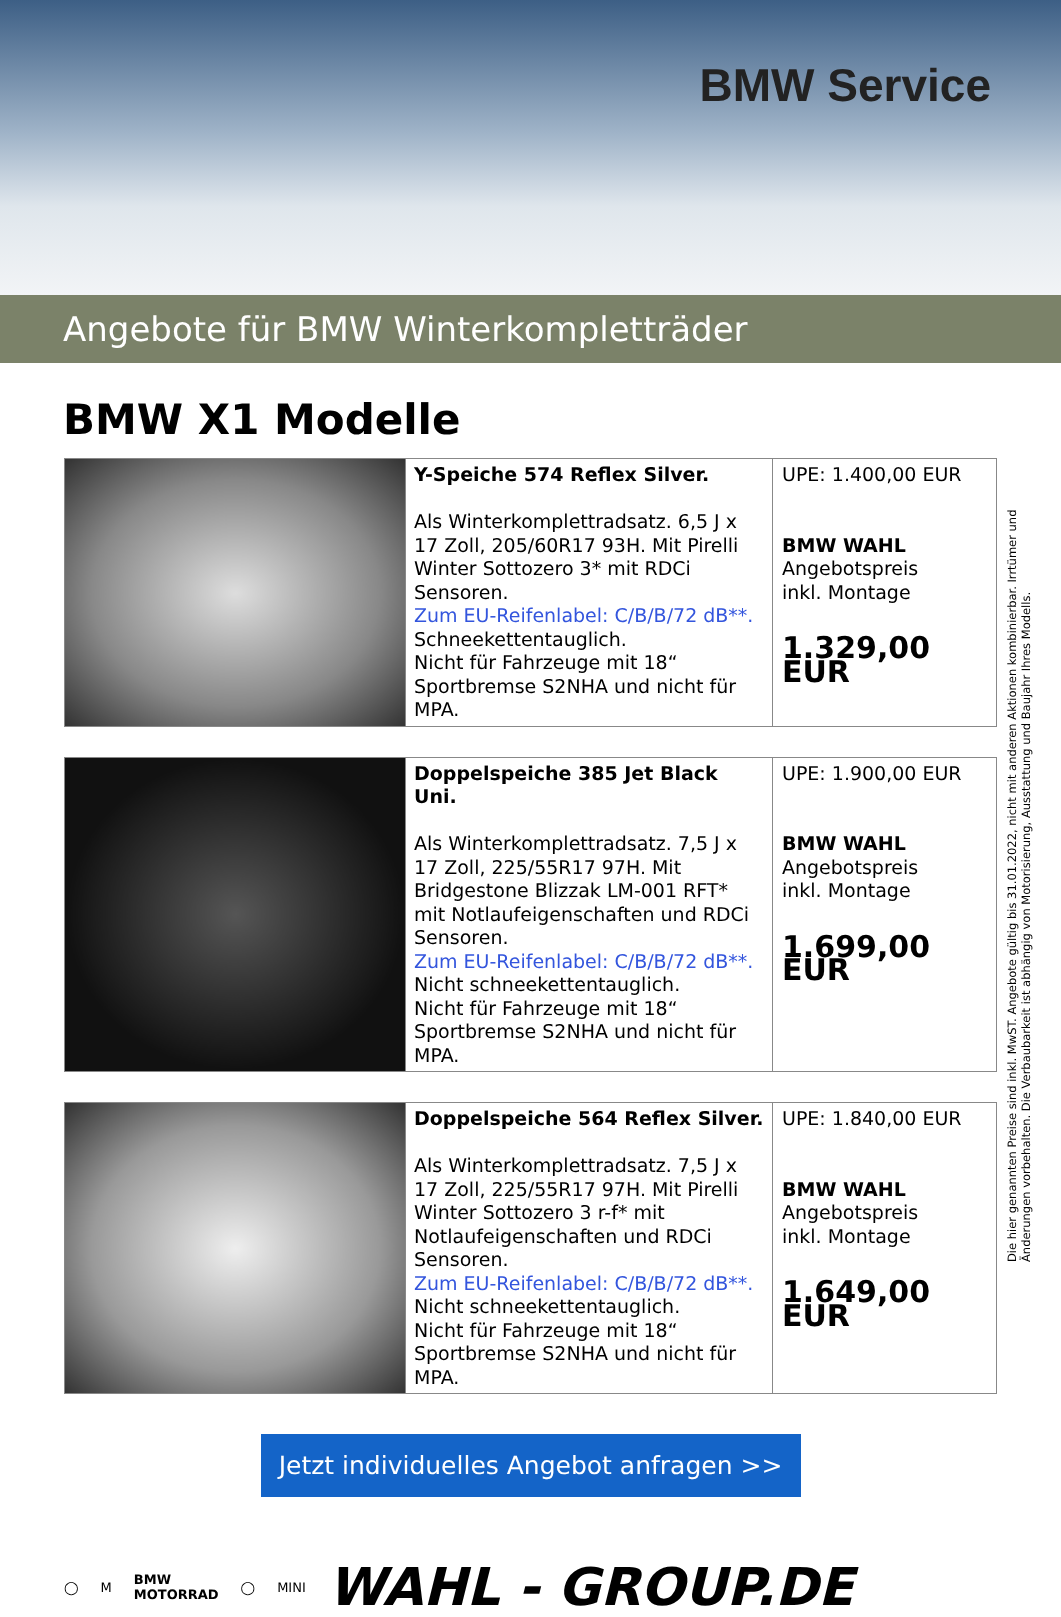BMW Service
Angebote für BMW Winterkompletträder
BMW X1 Modelle
| | Y-Speiche 574 Reflex Silver. Als Winterkomplettradsatz. 6,5 J x 17 Zoll, 205/60R17 93H. Mit Pirelli Winter Sottozero 3* mit RDCi Sensoren. Zum EU-Reifenlabel: C/B/B/72 dB**. Schneekettentauglich. Nicht für Fahrzeuge mit 18“ Sportbremse S2NHA und nicht für MPA. | UPE: 1.400,00 EUR BMW WAHL Angebotspreis inkl. Montage 1.329,00 EUR |
| | Doppelspeiche 385 Jet Black Uni. Als Winterkomplettradsatz. 7,5 J x 17 Zoll, 225/55R17 97H. Mit Bridgestone Blizzak LM-001 RFT* mit Notlaufeigenschaften und RDCi Sensoren. Zum EU-Reifenlabel: C/B/B/72 dB**. Nicht schneekettentauglich. Nicht für Fahrzeuge mit 18“ Sportbremse S2NHA und nicht für MPA. | UPE: 1.900,00 EUR BMW WAHL Angebotspreis inkl. Montage 1.699,00 EUR |
| | Doppelspeiche 564 Reflex Silver. Als Winterkomplettradsatz. 7,5 J x 17 Zoll, 225/55R17 97H. Mit Pirelli Winter Sottozero 3 r-f* mit Notlaufeigenschaften und RDCi Sensoren. Zum EU-Reifenlabel: C/B/B/72 dB**. Nicht schneekettentauglich. Nicht für Fahrzeuge mit 18“ Sportbremse S2NHA und nicht für MPA. | UPE: 1.840,00 EUR BMW WAHL Angebotspreis inkl. Montage 1.649,00 EUR |
Die hier genannten Preise sind inkl. MwST. Angebote gültig bis 31.01.2022, nicht mit anderen Aktionen kombinierbar. Irrtümer und Änderungen vorbehalten. Die Verbaubarkeit ist abhängig von Motorisierung, Ausstattung und Baujahr Ihres Modells.
Jetzt individuelles Angebot anfragen >>
◯ M BMW
MOTORRAD ◯ MINI WAHL - GROUP.DE